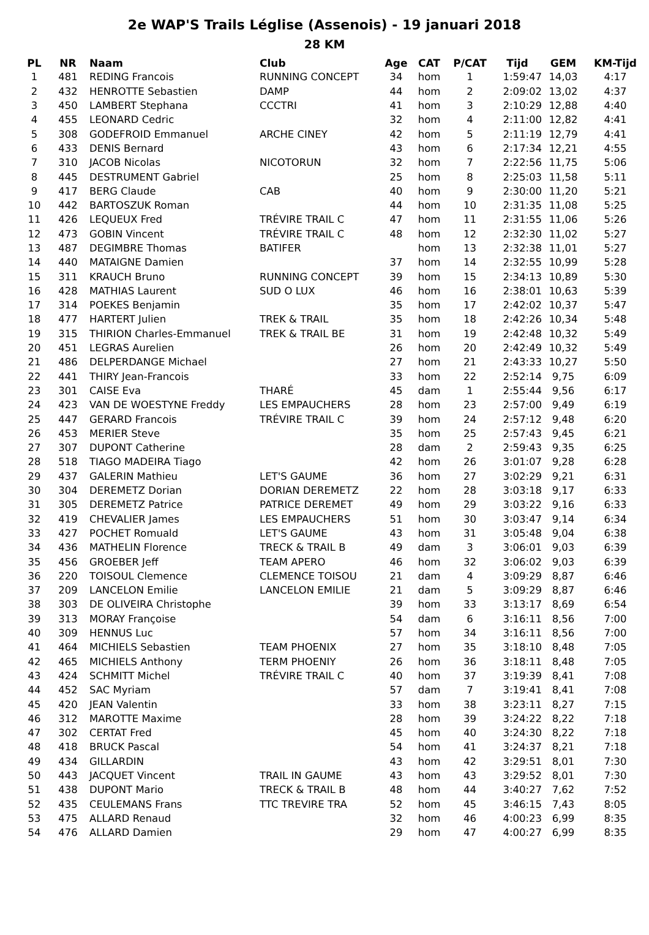2e WAP'S Trails Léglise (Assenois) - 19 januari 2018
28 KM
| PL | NR | Naam | Club | Age | CAT | P/CAT | Tijd | GEM | KM-Tijd |
| --- | --- | --- | --- | --- | --- | --- | --- | --- | --- |
| 1 | 481 | REDING Francois | RUNNING CONCEPT | 34 | hom | 1 | 1:59:47 | 14,03 | 4:17 |
| 2 | 432 | HENROTTE Sebastien | DAMP | 44 | hom | 2 | 2:09:02 | 13,02 | 4:37 |
| 3 | 450 | LAMBERT Stephana | CCCTRI | 41 | hom | 3 | 2:10:29 | 12,88 | 4:40 |
| 4 | 455 | LEONARD Cedric | | 32 | hom | 4 | 2:11:00 | 12,82 | 4:41 |
| 5 | 308 | GODEFROID Emmanuel | ARCHE CINEY | 42 | hom | 5 | 2:11:19 | 12,79 | 4:41 |
| 6 | 433 | DENIS Bernard | | 43 | hom | 6 | 2:17:34 | 12,21 | 4:55 |
| 7 | 310 | JACOB Nicolas | NICOTORUN | 32 | hom | 7 | 2:22:56 | 11,75 | 5:06 |
| 8 | 445 | DESTRUMENT Gabriel | | 25 | hom | 8 | 2:25:03 | 11,58 | 5:11 |
| 9 | 417 | BERG Claude | CAB | 40 | hom | 9 | 2:30:00 | 11,20 | 5:21 |
| 10 | 442 | BARTOSZUK Roman | | 44 | hom | 10 | 2:31:35 | 11,08 | 5:25 |
| 11 | 426 | LEQUEUX Fred | TRÉVIRE TRAIL C | 47 | hom | 11 | 2:31:55 | 11,06 | 5:26 |
| 12 | 473 | GOBIN Vincent | TRÉVIRE TRAIL C | 48 | hom | 12 | 2:32:30 | 11,02 | 5:27 |
| 13 | 487 | DEGIMBRE Thomas | BATIFER | | hom | 13 | 2:32:38 | 11,01 | 5:27 |
| 14 | 440 | MATAIGNE Damien | | 37 | hom | 14 | 2:32:55 | 10,99 | 5:28 |
| 15 | 311 | KRAUCH Bruno | RUNNING CONCEPT | 39 | hom | 15 | 2:34:13 | 10,89 | 5:30 |
| 16 | 428 | MATHIAS Laurent | SUD O LUX | 46 | hom | 16 | 2:38:01 | 10,63 | 5:39 |
| 17 | 314 | POEKES Benjamin | | 35 | hom | 17 | 2:42:02 | 10,37 | 5:47 |
| 18 | 477 | HARTERT Julien | TREK & TRAIL | 35 | hom | 18 | 2:42:26 | 10,34 | 5:48 |
| 19 | 315 | THIRION Charles-Emmanuel | TREK & TRAIL BE | 31 | hom | 19 | 2:42:48 | 10,32 | 5:49 |
| 20 | 451 | LEGRAS Aurelien | | 26 | hom | 20 | 2:42:49 | 10,32 | 5:49 |
| 21 | 486 | DELPERDANGE Michael | | 27 | hom | 21 | 2:43:33 | 10,27 | 5:50 |
| 22 | 441 | THIRY Jean-Francois | | 33 | hom | 22 | 2:52:14 | 9,75 | 6:09 |
| 23 | 301 | CAISE Eva | THARÉ | 45 | dam | 1 | 2:55:44 | 9,56 | 6:17 |
| 24 | 423 | VAN DE WOESTYNE Freddy | LES EMPAUCHERS | 28 | hom | 23 | 2:57:00 | 9,49 | 6:19 |
| 25 | 447 | GERARD Francois | TRÉVIRE TRAIL C | 39 | hom | 24 | 2:57:12 | 9,48 | 6:20 |
| 26 | 453 | MERIER Steve | | 35 | hom | 25 | 2:57:43 | 9,45 | 6:21 |
| 27 | 307 | DUPONT Catherine | | 28 | dam | 2 | 2:59:43 | 9,35 | 6:25 |
| 28 | 518 | TIAGO MADEIRA Tiago | | 42 | hom | 26 | 3:01:07 | 9,28 | 6:28 |
| 29 | 437 | GALERIN Mathieu | LET'S GAUME | 36 | hom | 27 | 3:02:29 | 9,21 | 6:31 |
| 30 | 304 | DEREMETZ Dorian | DORIAN DEREMETZ | 22 | hom | 28 | 3:03:18 | 9,17 | 6:33 |
| 31 | 305 | DEREMETZ Patrice | PATRICE DEREMET | 49 | hom | 29 | 3:03:22 | 9,16 | 6:33 |
| 32 | 419 | CHEVALIER James | LES EMPAUCHERS | 51 | hom | 30 | 3:03:47 | 9,14 | 6:34 |
| 33 | 427 | POCHET Romuald | LET'S GAUME | 43 | hom | 31 | 3:05:48 | 9,04 | 6:38 |
| 34 | 436 | MATHELIN Florence | TRECK & TRAIL B | 49 | dam | 3 | 3:06:01 | 9,03 | 6:39 |
| 35 | 456 | GROEBER Jeff | TEAM APERO | 46 | hom | 32 | 3:06:02 | 9,03 | 6:39 |
| 36 | 220 | TOISOUL Clemence | CLEMENCE TOISOU | 21 | dam | 4 | 3:09:29 | 8,87 | 6:46 |
| 37 | 209 | LANCELON Emilie | LANCELON EMILIE | 21 | dam | 5 | 3:09:29 | 8,87 | 6:46 |
| 38 | 303 | DE OLIVEIRA Christophe | | 39 | hom | 33 | 3:13:17 | 8,69 | 6:54 |
| 39 | 313 | MORAY Françoise | | 54 | dam | 6 | 3:16:11 | 8,56 | 7:00 |
| 40 | 309 | HENNUS Luc | | 57 | hom | 34 | 3:16:11 | 8,56 | 7:00 |
| 41 | 464 | MICHIELS Sebastien | TEAM PHOENIX | 27 | hom | 35 | 3:18:10 | 8,48 | 7:05 |
| 42 | 465 | MICHIELS Anthony | TERM PHOENIY | 26 | hom | 36 | 3:18:11 | 8,48 | 7:05 |
| 43 | 424 | SCHMITT Michel | TRÉVIRE TRAIL C | 40 | hom | 37 | 3:19:39 | 8,41 | 7:08 |
| 44 | 452 | SAC Myriam | | 57 | dam | 7 | 3:19:41 | 8,41 | 7:08 |
| 45 | 420 | JEAN Valentin | | 33 | hom | 38 | 3:23:11 | 8,27 | 7:15 |
| 46 | 312 | MAROTTE Maxime | | 28 | hom | 39 | 3:24:22 | 8,22 | 7:18 |
| 47 | 302 | CERTAT Fred | | 45 | hom | 40 | 3:24:30 | 8,22 | 7:18 |
| 48 | 418 | BRUCK Pascal | | 54 | hom | 41 | 3:24:37 | 8,21 | 7:18 |
| 49 | 434 | GILLARDIN | | 43 | hom | 42 | 3:29:51 | 8,01 | 7:30 |
| 50 | 443 | JACQUET Vincent | TRAIL IN GAUME | 43 | hom | 43 | 3:29:52 | 8,01 | 7:30 |
| 51 | 438 | DUPONT Mario | TRECK & TRAIL B | 48 | hom | 44 | 3:40:27 | 7,62 | 7:52 |
| 52 | 435 | CEULEMANS Frans | TTC TREVIRE TRA | 52 | hom | 45 | 3:46:15 | 7,43 | 8:05 |
| 53 | 475 | ALLARD Renaud | | 32 | hom | 46 | 4:00:23 | 6,99 | 8:35 |
| 54 | 476 | ALLARD Damien | | 29 | hom | 47 | 4:00:27 | 6,99 | 8:35 |